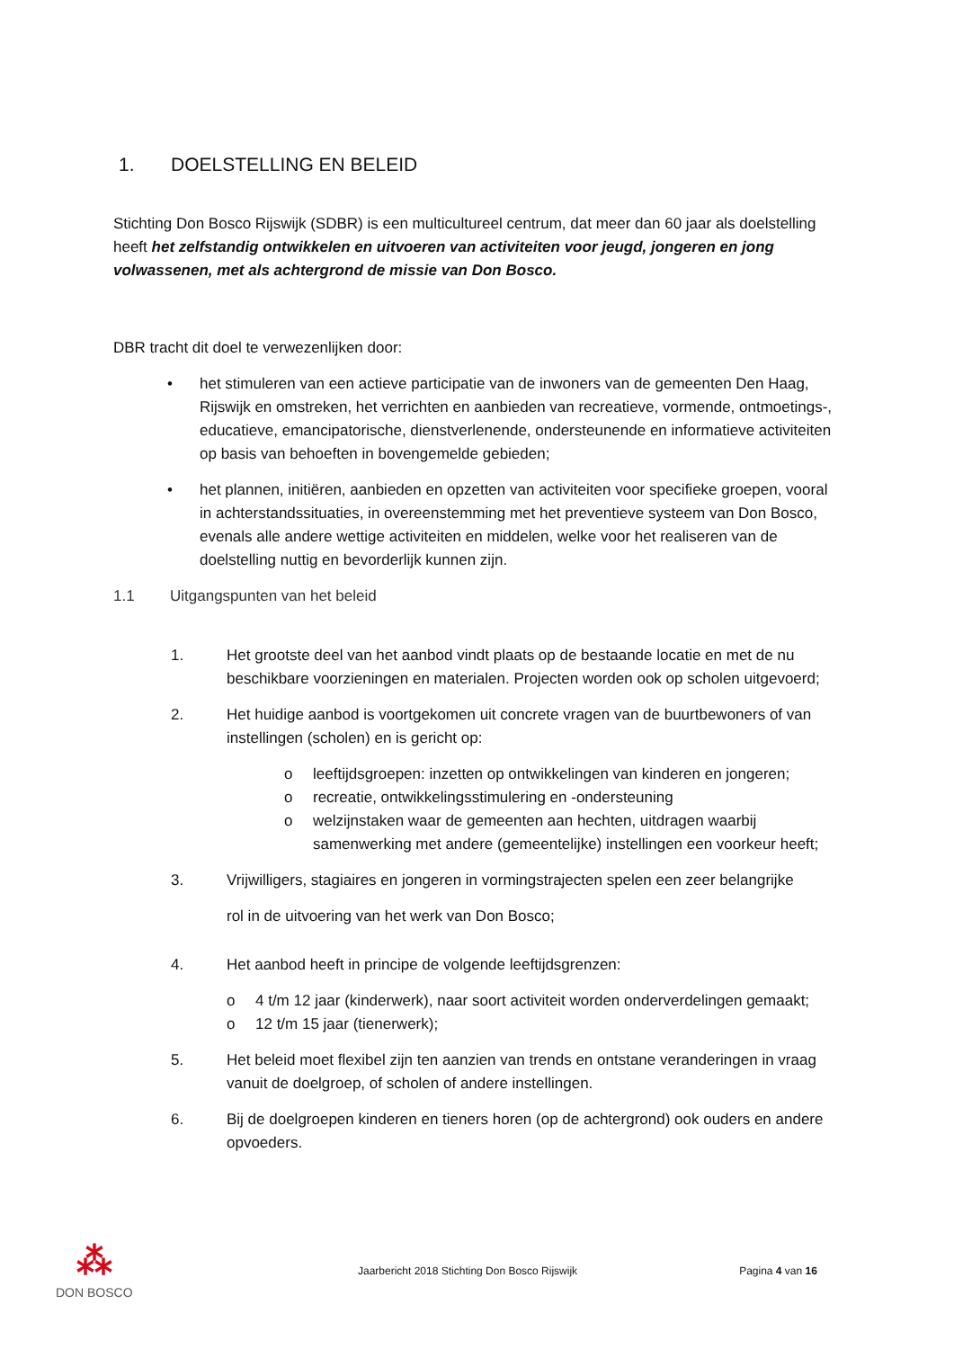1. DOELSTELLING EN BELEID
Stichting Don Bosco Rijswijk (SDBR) is een multicultureel centrum, dat meer dan 60 jaar als doelstelling heeft het zelfstandig ontwikkelen en uitvoeren van activiteiten voor jeugd, jongeren en jong volwassenen, met als achtergrond de missie van Don Bosco.
DBR tracht dit doel te verwezenlijken door:
• het stimuleren van een actieve participatie van de inwoners van de gemeenten Den Haag, Rijswijk en omstreken, het verrichten en aanbieden van recreatieve, vormende, ontmoetings-, educatieve, emancipatorische, dienstverlenende, ondersteunende en informatieve activiteiten op basis van behoeften in bovengemelde gebieden;
• het plannen, initiëren, aanbieden en opzetten van activiteiten voor specifieke groepen, vooral in achterstandssituaties, in overeenstemming met het preventieve systeem van Don Bosco, evenals alle andere wettige activiteiten en middelen, welke voor het realiseren van de doelstelling nuttig en bevorderlijk kunnen zijn.
1.1 Uitgangspunten van het beleid
1. Het grootste deel van het aanbod vindt plaats op de bestaande locatie en met de nu beschikbare voorzieningen en materialen. Projecten worden ook op scholen uitgevoerd;
2. Het huidige aanbod is voortgekomen uit concrete vragen van de buurtbewoners of van instellingen (scholen) en is gericht op:
o leeftijdsgroepen: inzetten op ontwikkelingen van kinderen en jongeren;
o recreatie, ontwikkelingsstimulering en -ondersteuning
o welzijnstaken waar de gemeenten aan hechten, uitdragen waarbij samenwerking met andere (gemeentelijke) instellingen een voorkeur heeft;
3. Vrijwilligers, stagiaires en jongeren in vormingstrajecten spelen een zeer belangrijke
rol in de uitvoering van het werk van Don Bosco;
4. Het aanbod heeft in principe de volgende leeftijdsgrenzen:
o 4 t/m 12 jaar (kinderwerk), naar soort activiteit worden onderverdelingen gemaakt;
o 12 t/m 15 jaar (tienerwerk);
5. Het beleid moet flexibel zijn ten aanzien van trends en ontstane veranderingen in vraag vanuit de doelgroep, of scholen of andere instellingen.
6. Bij de doelgroepen kinderen en tieners horen (op de achtergrond) ook ouders en andere opvoeders.
⁂
DON BOSCO
Jaarbericht 2018 Stichting Don Bosco Rijswijk Pagina 4 van 16